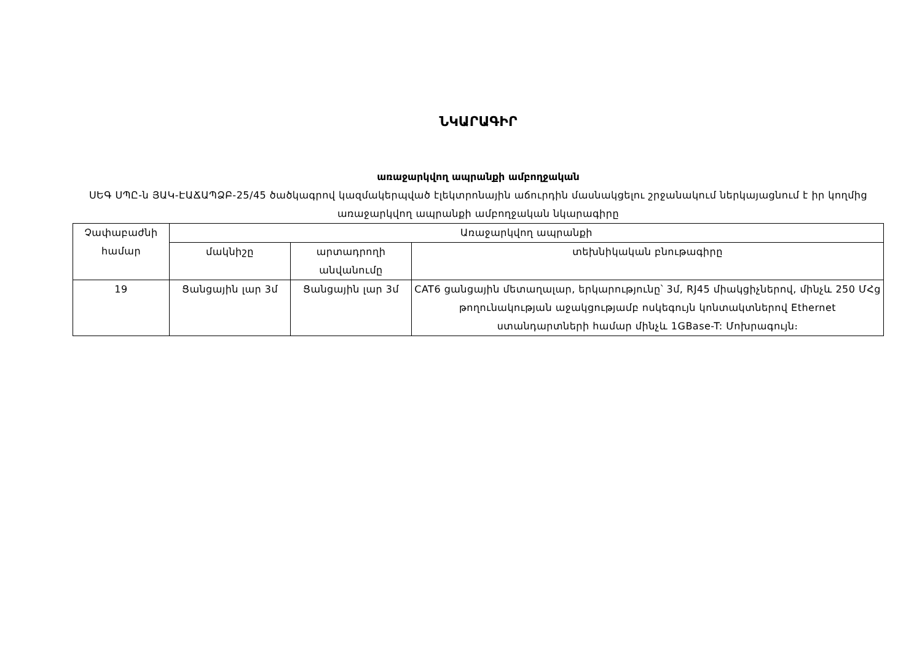ՆԿԱՐԱԳԻՐ
առաջարկվող ապրանքի ամբողջական
ՍԵԳ ՍՊԸ-ն ՅԱԿ-ԷԱՃԱՊՁԲ-25/45 ծածկագրով կազմակերպված էլեկտրոնային աճուրդին մասնակցելու շրջանակում ներկայացնում է իր կողմից առաջարկվող ապրանքի ամբողջական նկարագիրը
| Չափաբաժնի համար | Առաջարկվող ապրանքի | | |
| | մակնիշը | արտադրողի անվանումը | տեխնիկական բնութագիրը |
| 19 | Ցանցային լար 3մ | Ցանցային լար 3մ | CAT6 ցանցային մետաղալար, երկարությունը՝ 3մ, RJ45 միակցիչներով, մինչև 250 ՄՀց թողունակության աջակցությամբ ոսկեգույն կոնտակտներով Ethernet ստանդարտների համար մինչև 1GBase-T: Մոխրագույն։ |